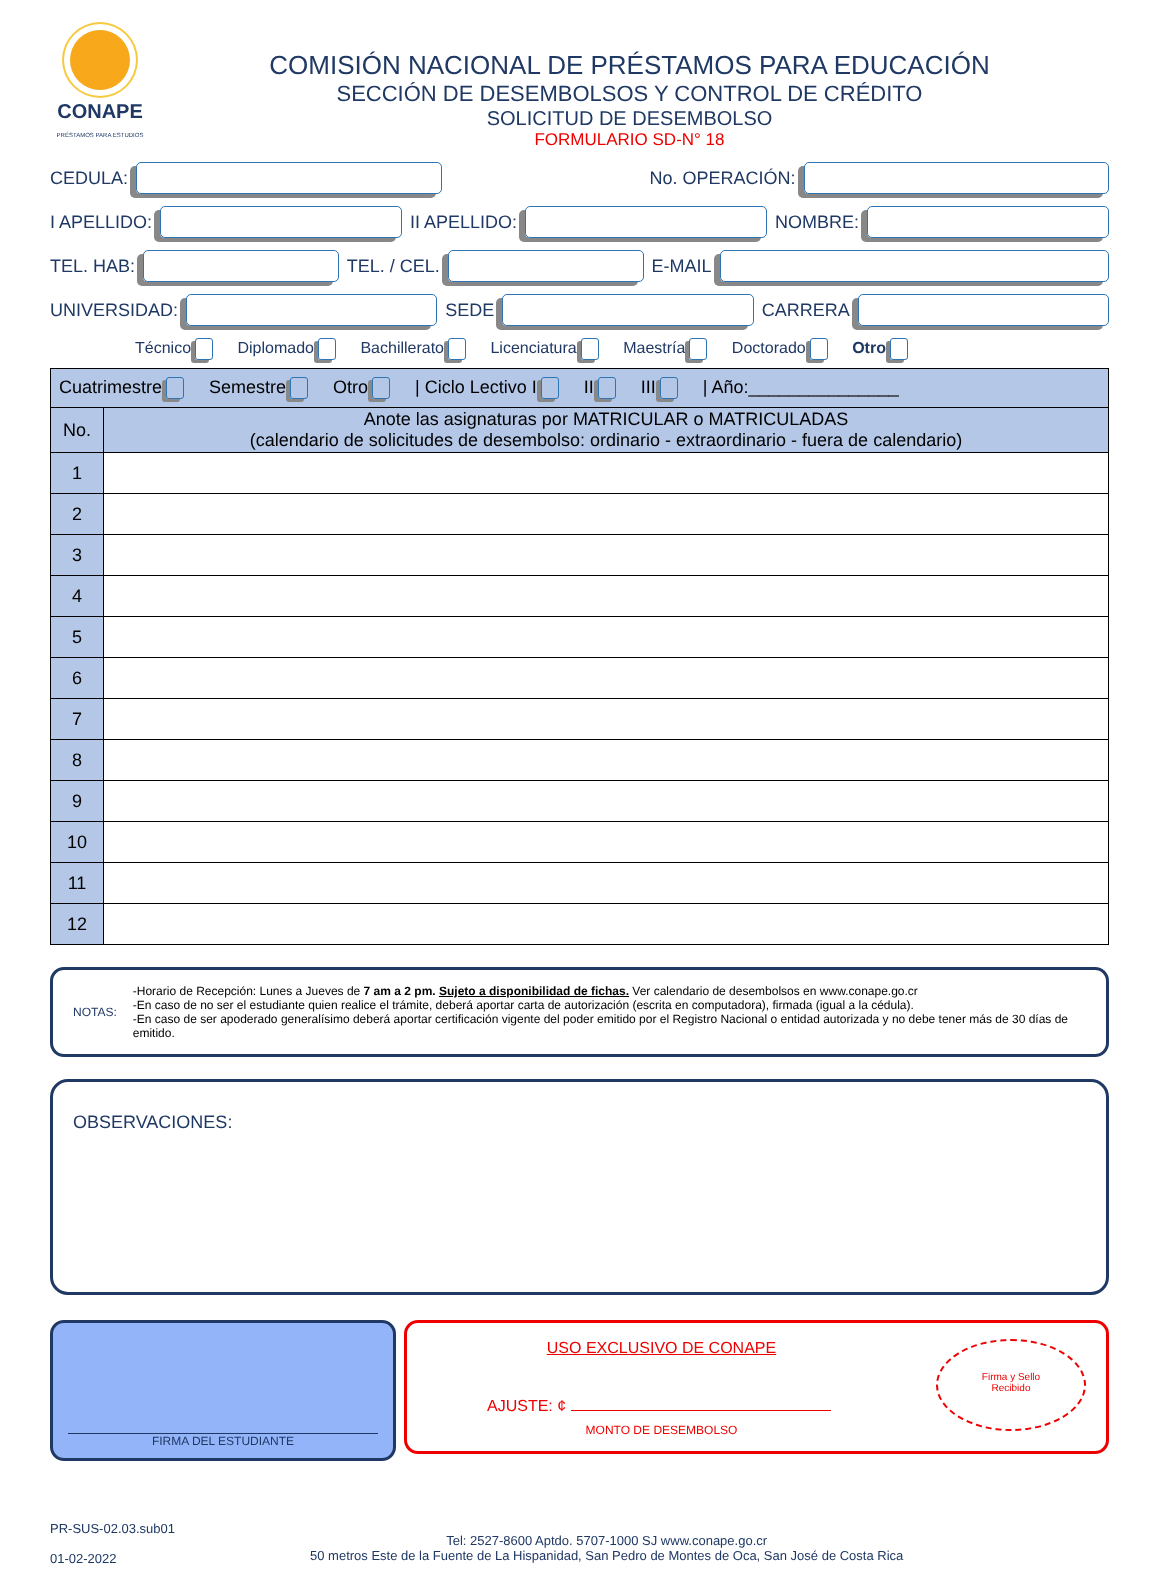CONAPE
PRÉSTAMOS PARA ESTUDIOS
COMISIÓN NACIONAL DE PRÉSTAMOS PARA EDUCACIÓN
SECCIÓN DE DESEMBOLSOS Y CONTROL DE CRÉDITO
SOLICITUD DE DESEMBOLSO
FORMULARIO SD-N° 18
CEDULA:
No. OPERACIÓN:
I APELLIDO:
II APELLIDO:
NOMBRE:
TEL. HAB:
TEL. / CEL.
E-MAIL
UNIVERSIDAD:
SEDE
CARRERA
Técnico Diplomado Bachillerato Licenciatura Maestría Doctorado Otro
| Cuatrimestre Semestre Otro / Ciclo Lectivo I II III / Año:_______________ | |
| No. | Anote las asignaturas por MATRICULAR o MATRICULADAS (calendario de solicitudes de desembolso: ordinario - extraordinario - fuera de calendario) |
| 1 | |
| 2 | |
| 3 | |
| 4 | |
| 5 | |
| 6 | |
| 7 | |
| 8 | |
| 9 | |
| 10 | |
| 11 | |
| 12 | |
NOTAS: -Horario de Recepción: Lunes a Jueves de 7 am a 2 pm. Sujeto a disponibilidad de fichas. Ver calendario de desembolsos en www.conape.go.cr
-En caso de no ser el estudiante quien realice el trámite, deberá aportar carta de autorización (escrita en computadora), firmada (igual a la cédula).
-En caso de ser apoderado generalísimo deberá aportar certificación vigente del poder emitido por el Registro Nacional o entidad autorizada y no debe tener más de 30 días de emitido.
OBSERVACIONES:
FIRMA DEL ESTUDIANTE
USO EXCLUSIVO DE CONAPE
AJUSTE: ¢
MONTO DE DESEMBOLSO
Firma y Sello
Recibido
PR-SUS-02.03.sub01
01-02-2022
Tel: 2527-8600 Aptdo. 5707-1000 SJ www.conape.go.cr
50 metros Este de la Fuente de La Hispanidad, San Pedro de Montes de Oca, San José de Costa Rica